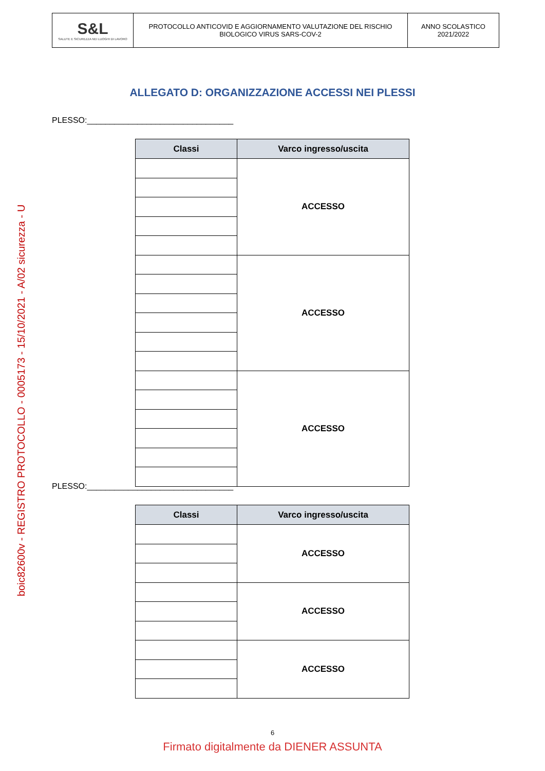| S&L SALUTE E SICUREZZA NEI LUOGHI DI LAVORO | PROTOCOLLO ANTICOVID E AGGIORNAMENTO VALUTAZIONE DEL RISCHIO BIOLOGICO VIRUS SARS-COV-2 | ANNO SCOLASTICO 2021/2022 |
ALLEGATO D: ORGANIZZAZIONE ACCESSI NEI PLESSI
PLESSO:________________________________
| Classi | Varco ingresso/uscita |
| --- | --- |
| | ACCESSO |
| | ACCESSO |
| | ACCESSO |
PLESSO:________________________________
| Classi | Varco ingresso/uscita |
| --- | --- |
| | ACCESSO |
| | ACCESSO |
| | ACCESSO |
boic82600v - REGISTRO PROTOCOLLO - 0005173 - 15/10/2021 - A/02 sicurezza - U
6
Firmato digitalmente da DIENER ASSUNTA